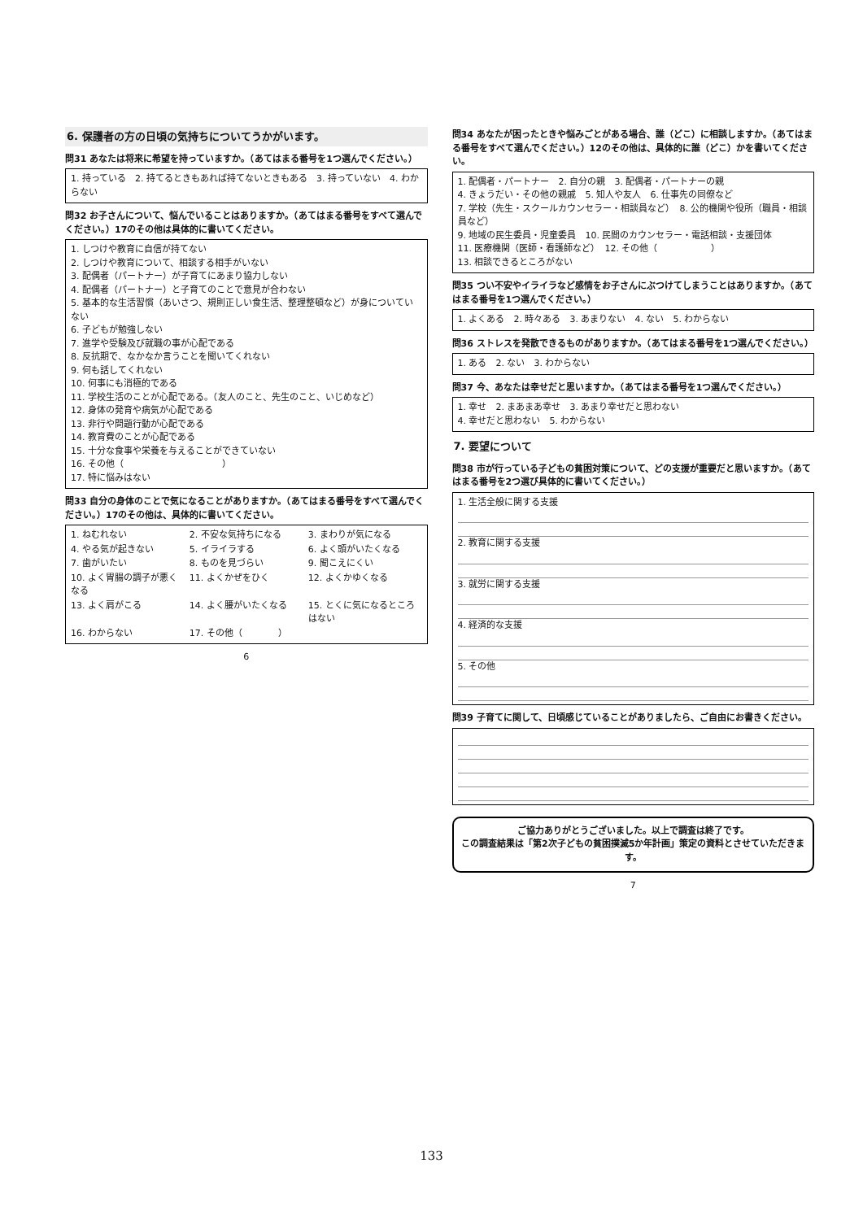6. 保護者の方の日頃の気持ちについてうかがいます。
問31 あなたは将来に希望を持っていますか。（あてはまる番号を1つ選んでください。）
1. 持っている　2. 持てるときもあれば持てないときもある　3. 持っていない　4. わからない
問32 お子さんについて、悩んでいることはありますか。（あてはまる番号をすべて選んでください。）17のその他は具体的に書いてください。
1. しつけや教育に自信が持てない
2. しつけや教育について、相談する相手がいない
3. 配偶者（パートナー）が子育てにあまり協力しない
4. 配偶者（パートナー）と子育てのことで意見が合わない
5. 基本的な生活習慣（あいさつ、規則正しい食生活、整理整頓など）が身についていない
6. 子どもが勉強しない
7. 進学や受験及び就職の事が心配である
8. 反抗期で、なかなか言うことを聞いてくれない
9. 何も話してくれない
10. 何事にも消極的である
11. 学校生活のことが心配である。（友人のこと、先生のこと、いじめなど）
12. 身体の発育や病気が心配である
13. 非行や問題行動が心配である
14. 教育費のことが心配である
15. 十分な食事や栄養を与えることができていない
16. その他（　　　　　　　　　　　）
17. 特に悩みはない
問33 自分の身体のことで気になることがありますか。（あてはまる番号をすべて選んでください。）17のその他は、具体的に書いてください。
1. ねむれない 2. 不安な気持ちになる 3. まわりが気になる 4. やる気が起きない 5. イライラする 6. よく頭がいたくなる 7. 歯がいたい 8. ものを見づらい 9. 聞こえにくい 10. よく胃腸の調子が悪くなる 11. よくかぜをひく 12. よくかゆくなる 13. よく肩がこる 14. よく腰がいたくなる 15. とくに気になるところはない 16. わからない 17. その他（　　　　）
6
問34 あなたが困ったときや悩みごとがある場合、誰（どこ）に相談しますか。（あてはまる番号をすべて選んでください。）12のその他は、具体的に誰（どこ）かを書いてください。
1. 配偶者・パートナー　2. 自分の親　3. 配偶者・パートナーの親
4. きょうだい・その他の親戚　5. 知人や友人　6. 仕事先の同僚など
7. 学校（先生・スクールカウンセラー・相談員など）　8. 公的機関や役所（職員・相談員など）
9. 地域の民生委員・児童委員　10. 民間のカウンセラー・電話相談・支援団体
11. 医療機関（医師・看護師など）　12. その他（　　　　　　）
13. 相談できるところがない
問35 つい不安やイライラなど感情をお子さんにぶつけてしまうことはありますか。（あてはまる番号を1つ選んでください。）
1. よくある　2. 時々ある　3. あまりない　4. ない　5. わからない
問36 ストレスを発散できるものがありますか。（あてはまる番号を1つ選んでください。）
1. ある　2. ない　3. わからない
問37 今、あなたは幸せだと思いますか。（あてはまる番号を1つ選んでください。）
1. 幸せ　2. まあまあ幸せ　3. あまり幸せだと思わない
4. 幸せだと思わない　5. わからない
7. 要望について
問38 市が行っている子どもの貧困対策について、どの支援が重要だと思いますか。（あてはまる番号を2つ選び具体的に書いてください。）
1. 生活全般に関する支援
2. 教育に関する支援
3. 就労に関する支援
4. 経済的な支援
5. その他
問39 子育てに関して、日頃感じていることがありましたら、ご自由にお書きください。
ご協力ありがとうございました。以上で調査は終了です。
この調査結果は「第2次子どもの貧困撲滅5か年計画」策定の資料とさせていただきます。
7
133